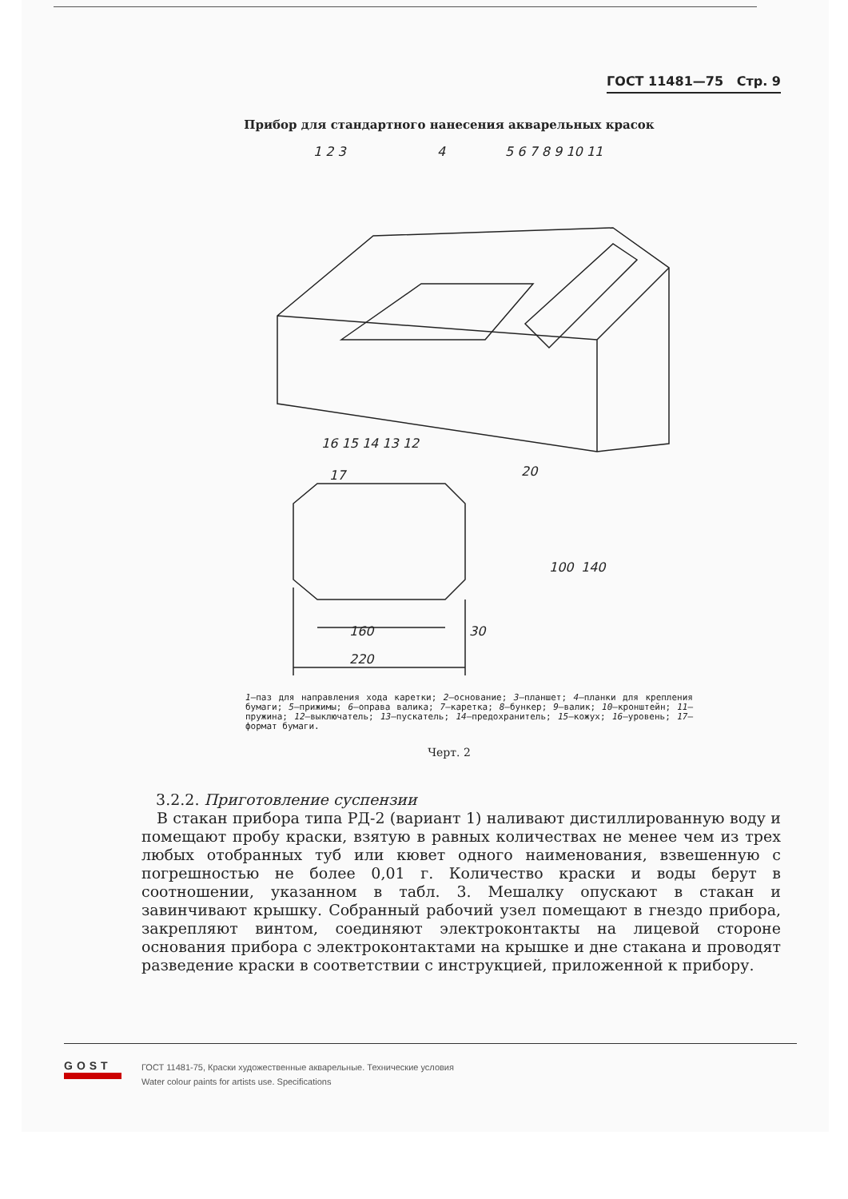ГОСТ 11481—75 Стр. 9
Прибор для стандартного нанесения акварельных красок
1 2 3
4
5 6 7 8 9 10 11
16 15 14 13 12
17
160
30
220
100
140
20
1—паз для направления хода каретки; 2—основание; 3—планшет; 4—планки для крепления бумаги; 5—прижимы; 6—оправа валика; 7—каретка; 8—бункер; 9—валик; 10—кронштейн; 11—пружина; 12—выключатель; 13—пускатель; 14—предохранитель; 15—кожух; 16—уровень; 17—формат бумаги.
Черт. 2
3.2.2. Приготовление суспензии
В стакан прибора типа РД-2 (вариант 1) наливают дистиллированную воду и помещают пробу краски, взятую в равных количествах не менее чем из трех любых отобранных туб или кювет одного наименования, взвешенную с погрешностью не более 0,01 г. Количество краски и воды берут в соотношении, указанном в табл. 3. Мешалку опускают в стакан и завинчивают крышку. Собранный рабочий узел помещают в гнездо прибора, закрепляют винтом, соединяют электроконтакты на лицевой стороне основания прибора с электроконтактами на крышке и дне стакана и проводят разведение краски в соответствии с инструкцией, приложенной к прибору.
GOST
ГОСТ 11481-75, Краски художественные акварельные. Технические условия
Water colour paints for artists use. Specifications